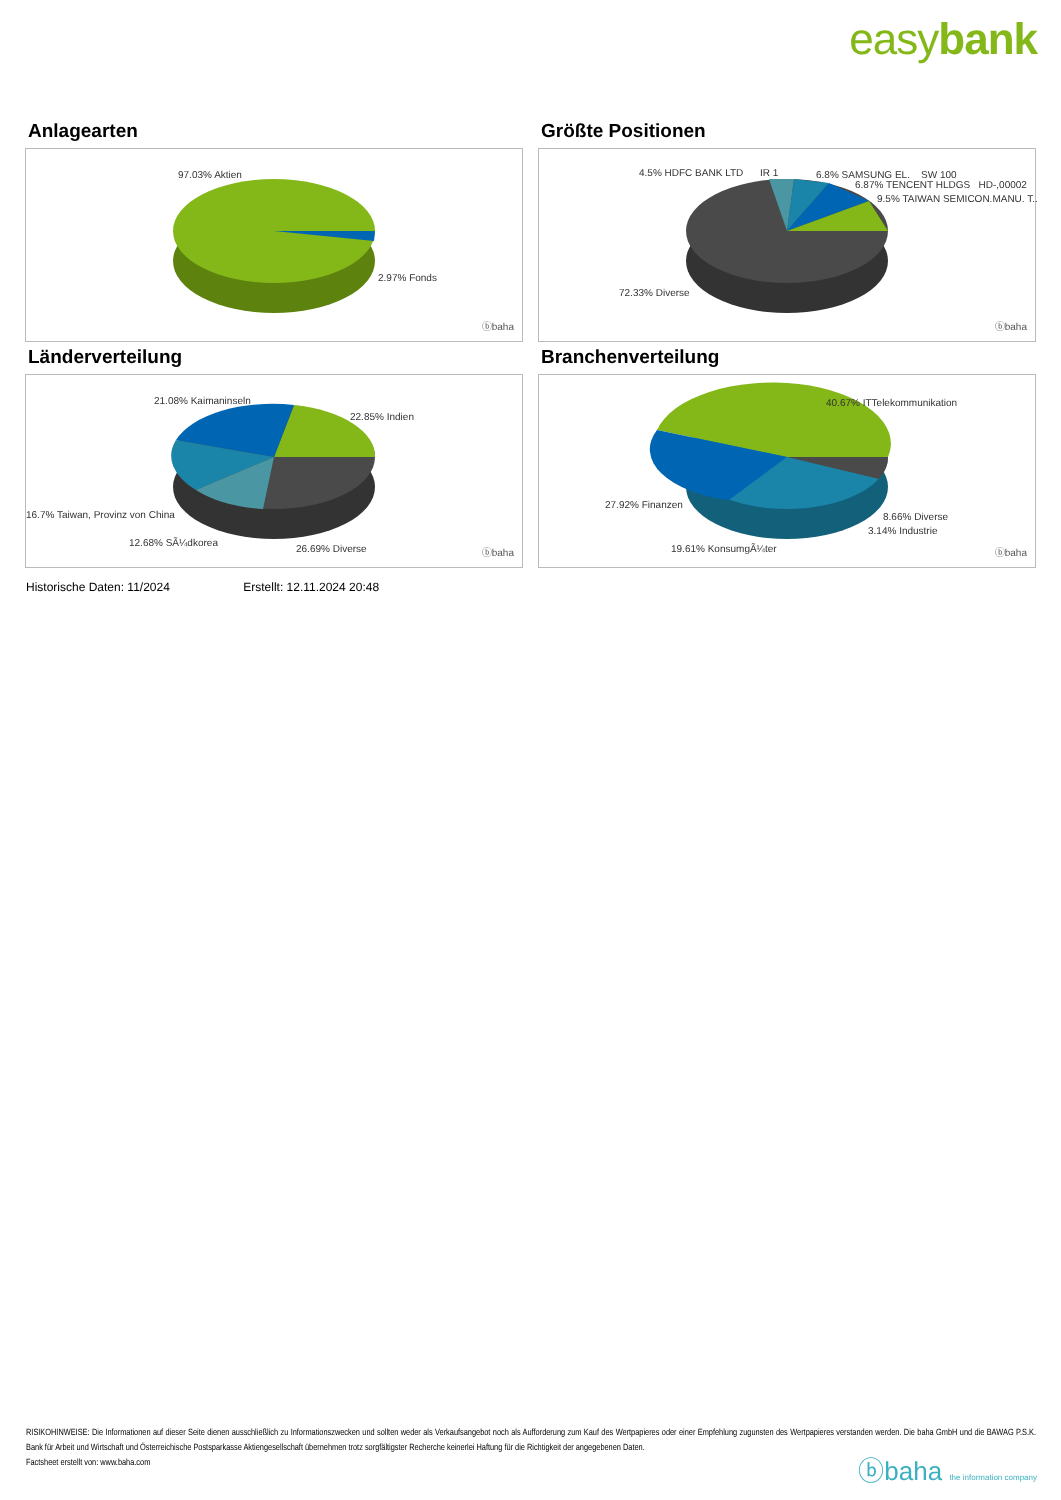easybank
Anlagearten
97.03% Aktien
2.97% Fonds
ⓑbaha
Größte Positionen
4.5% HDFC BANK LTD IR 1 6.8% SAMSUNG EL. SW 100
6.87% TENCENT HLDGS HD-,00002
9.5% TAIWAN SEMICON.MANU. T..
72.33% Diverse
ⓑbaha
Länderverteilung
21.08% Kaimaninseln
22.85% Indien
16.7% Taiwan, Provinz von China
12.68% SÃ¼dkorea
26.69% Diverse ⓑbaha
Branchenverteilung
40.67% ITTelekommunikation
27.92% Finanzen
8.66% Diverse
3.14% Industrie
19.61% KonsumgÃ¼ter ⓑbaha
Historische Daten: 11/2024 Erstellt: 12.11.2024 20:48
RISIKOHINWEISE: Die Informationen auf dieser Seite dienen ausschließlich zu Informationszwecken und sollten weder als Verkaufsangebot noch als Aufforderung zum Kauf des Wertpapieres oder einer Empfehlung zugunsten des Wertpapieres verstanden werden. Die baha GmbH und die BAWAG P.S.K. Bank für Arbeit und Wirtschaft und Österreichische Postsparkasse Aktiengesellschaft übernehmen trotz sorgfältigster Recherche keinerlei Haftung für die Richtigkeit der angegebenen Daten.
Factsheet erstellt von: www.baha.com
ⓑbaha the information company